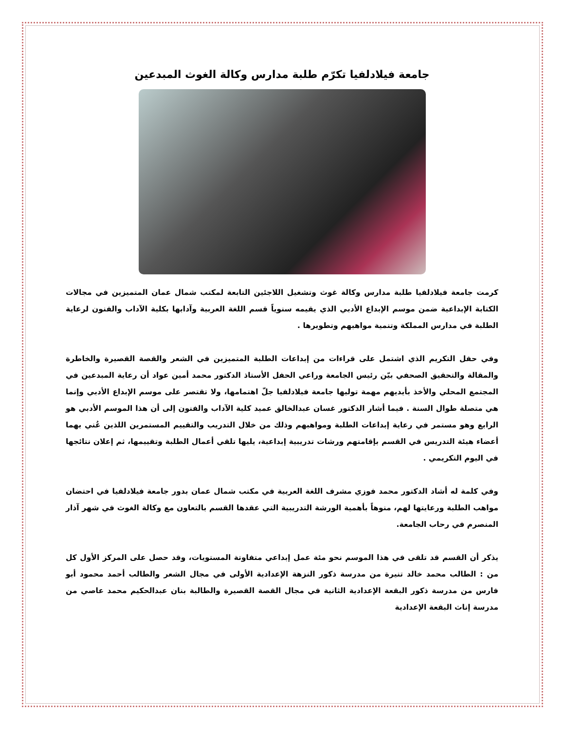جامعة فيلادلفيا تكرّم طلبة مدارس وكالة الغوث المبدعين
كرمت جامعة فيلادلفيا طلبة مدارس وكالة غوث وتشغيل اللاجئين التابعة لمكتب شمال عمان المتميزين في مجالات الكتابة الإبداعية ضمن موسم الإبداع الأدبي الذي يقيمه سنوياً قسم اللغة العربية وآدابها بكلية الآداب والفنون لرعاية الطلبة في مدارس المملكة وتنمية مواهبهم وتطويرها .
وفي حفل التكريم الذي اشتمل على قراءات من إبداعات الطلبة المتميزين في الشعر والقصة القصيرة والخاطرة والمقالة والتحقيق الصحفي بيّن رئيس الجامعة وراعي الحفل الأستاذ الدكتور محمد أمين عواد أن رعاية المبدعين في المجتمع المحلي والأخذ بأيديهم مهمة توليها جامعة فيلادلفيا جلّ اهتمامها، ولا تقتصر على موسم الإبداع الأدبي وإنما هي متصلة طوال السنة . فيما أشار الدكتور غسان عبدالخالق عميد كلية الآداب والفنون إلى أن هذا الموسم الأدبي هو الرابع وهو مستمر في رعاية إبداعات الطلبة ومواهبهم وذلك من خلال التدريب والتقييم المستمرين اللذين عُني بهما أعضاء هيئة التدريس في القسم بإقامتهم ورشات تدريبية إبداعية، يليها تلقي أعمال الطلبة وتقييمها، ثم إعلان نتائجها في اليوم التكريمي .
وفي كلمة له أشاد الدكتور محمد فوزي مشرف اللغة العربية في مكتب شمال عمان بدور جامعة فيلادلفيا في احتضان مواهب الطلبة ورعايتها لهم، منوهاً بأهمية الورشة التدريبية التي عقدها القسم بالتعاون مع وكالة الغوث في شهر آذار المنصرم في رحاب الجامعة.
يذكر أن القسم قد تلقى في هذا الموسم نحو مئة عمل إبداعي متفاوتة المستويات، وقد حصل على المركز الأول كل من : الطالب محمد خالد تنيرة من مدرسة ذكور النزهة الإعدادية الأولى في مجال الشعر والطالب أحمد محمود أبو فارس من مدرسة ذكور البقعة الإعدادية الثانية في مجال القصة القصيرة والطالبة بنان عبدالحكيم محمد عاصي من مدرسة إناث البقعة الإعدادية